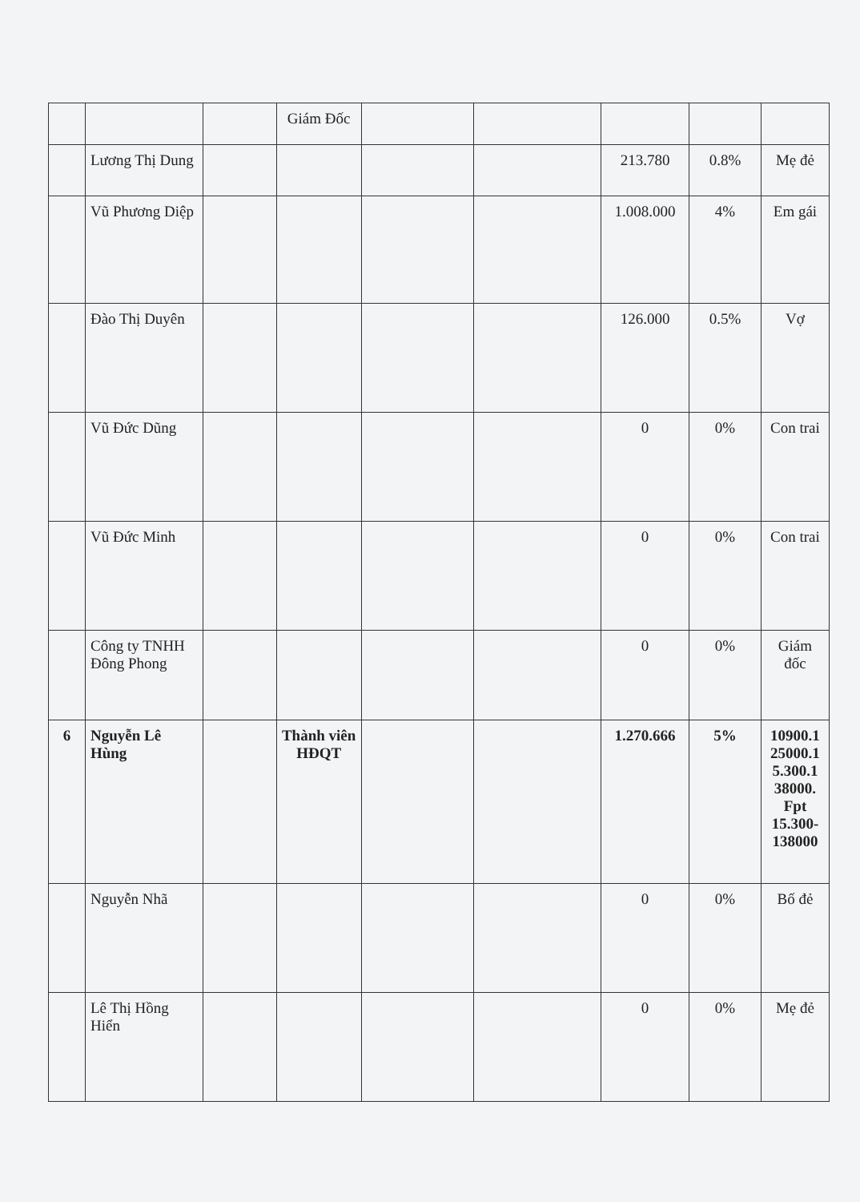| | | | Giám Đốc | | | | | |
| | Lương Thị Dung | | | | | 213.780 | 0.8% | Mẹ đẻ |
| | Vũ Phương Diệp | | | | | 1.008.000 | 4% | Em gái |
| | Đào Thị Duyên | | | | | 126.000 | 0.5% | Vợ |
| | Vũ Đức Dũng | | | | | 0 | 0% | Con trai |
| | Vũ Đức Minh | | | | | 0 | 0% | Con trai |
| | Công ty TNHH Đông Phong | | | | | 0 | 0% | Giám đốc |
| 6 | Nguyễn Lê Hùng | | Thành viên HĐQT | | | 1.270.666 | 5% | 10900.1 25000.1 5.300.1 38000. Fpt 15.300-138000 |
| | Nguyễn Nhã | | | | | 0 | 0% | Bố đẻ |
| | Lê Thị Hồng Hiển | | | | | 0 | 0% | Mẹ đẻ |